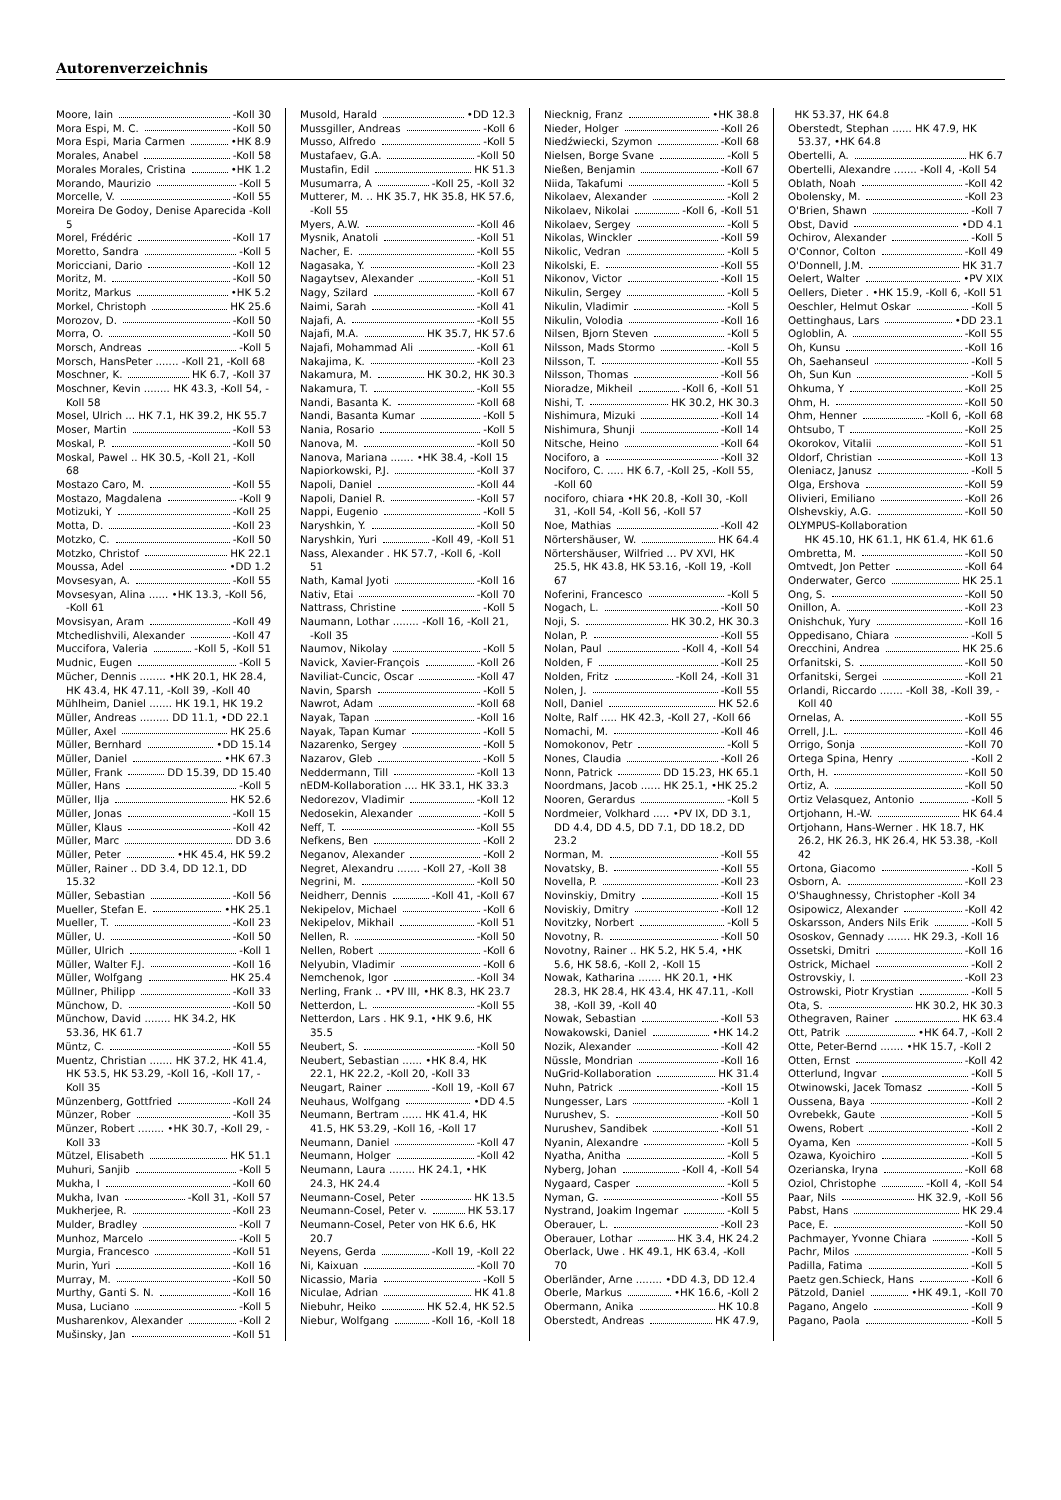Autorenverzeichnis
Moore, Iain -Koll 30
Mora Espi, M. C. -Koll 50
Mora Espi, Maria Carmen •HK 8.9
Morales, Anabel -Koll 58
Morales Morales, Cristina •HK 1.2
Morando, Maurizio -Koll 5
Morcelle, V. -Koll 55
Moreira De Godoy, Denise Aparecida -Koll 5
Morel, Frédéric -Koll 17
Moretto, Sandra -Koll 5
Moricciani, Dario -Koll 12
Moritz, M. -Koll 50
Moritz, Markus •HK 5.2
Morkel, Christoph HK 25.6
Morozov, D. -Koll 50
Morra, O. -Koll 50
Morsch, Andreas -Koll 5
Morsch, HansPeter ....... -Koll 21, -Koll 68
Moschner, K. HK 6.7, -Koll 37
Moschner, Kevin ........ HK 43.3, -Koll 54, -Koll 58
Mosel, Ulrich ... HK 7.1, HK 39.2, HK 55.7
Moser, Martin -Koll 53
Moskal, P. -Koll 50
Moskal, Pawel .. HK 30.5, -Koll 21, -Koll 68
Mostazo Caro, M. -Koll 55
Mostazo, Magdalena -Koll 9
Motizuki, Y -Koll 25
Motta, D. -Koll 23
Motzko, C. -Koll 50
Motzko, Christof HK 22.1
Moussa, Adel •DD 1.2
Movsesyan, A. -Koll 55
Movsesyan, Alina ...... •HK 13.3, -Koll 56, -Koll 61
Movsisyan, Aram -Koll 49
Mtchedlishvili, Alexander -Koll 47
Muccifora, Valeria -Koll 5, -Koll 51
Mudnic, Eugen -Koll 5
Mücher, Dennis ........ •HK 20.1, HK 28.4, HK 43.4, HK 47.11, -Koll 39, -Koll 40
Mühlheim, Daniel ....... HK 19.1, HK 19.2
Müller, Andreas ......... DD 11.1, •DD 22.1
Müller, Axel HK 25.6
Müller, Bernhard •DD 15.14
Müller, Daniel •HK 67.3
Müller, Frank DD 15.39, DD 15.40
Müller, Hans -Koll 5
Müller, Ilja HK 52.6
Müller, Jonas -Koll 15
Müller, Klaus -Koll 42
Müller, Marc DD 3.6
Müller, Peter •HK 45.4, HK 59.2
Müller, Rainer .. DD 3.4, DD 12.1, DD 15.32
Müller, Sebastian -Koll 56
Mueller, Stefan E. •HK 25.1
Mueller, T. -Koll 23
Müller, U. -Koll 50
Müller, Ulrich -Koll 1
Müller, Walter F.J. -Koll 16
Müller, Wolfgang HK 25.4
Müllner, Philipp -Koll 33
Münchow, D. -Koll 50
Münchow, David ........ HK 34.2, HK 53.36, HK 61.7
Müntz, C. -Koll 55
Muentz, Christian ....... HK 37.2, HK 41.4, HK 53.5, HK 53.29, -Koll 16, -Koll 17, -Koll 35
Münzenberg, Gottfried -Koll 24
Münzer, Rober -Koll 35
Münzer, Robert ........ •HK 30.7, -Koll 29, -Koll 33
Mützel, Elisabeth HK 51.1
Muhuri, Sanjib -Koll 5
Mukha, I -Koll 60
Mukha, Ivan -Koll 31, -Koll 57
Mukherjee, R. -Koll 23
Mulder, Bradley -Koll 7
Munhoz, Marcelo -Koll 5
Murgia, Francesco -Koll 51
Murin, Yuri -Koll 16
Murray, M. -Koll 50
Murthy, Ganti S. N. -Koll 16
Musa, Luciano -Koll 5
Musharenkov, Alexander -Koll 2
Mušinsky, Jan -Koll 51
Musold, Harald •DD 12.3
Mussgiller, Andreas -Koll 6
Musso, Alfredo -Koll 5
Mustafaev, G.A. -Koll 50
Mustafin, Edil HK 51.3
Musumarra, A -Koll 25, -Koll 32
Mutterer, M. .. HK 35.7, HK 35.8, HK 57.6, -Koll 55
Myers, A.W. -Koll 46
Mysnik, Anatoli -Koll 51
Nacher, E. -Koll 55
Nagasaka, Y. -Koll 23
Nagaytsev, Alexander -Koll 51
Nagy, Szilard -Koll 67
Naimi, Sarah -Koll 41
Najafi, A. -Koll 55
Najafi, M.A. HK 35.7, HK 57.6
Najafi, Mohammad Ali -Koll 61
Nakajima, K. -Koll 23
Nakamura, M. HK 30.2, HK 30.3
Nakamura, T. -Koll 55
Nandi, Basanta K. -Koll 68
Nandi, Basanta Kumar -Koll 5
Nania, Rosario -Koll 5
Nanova, M. -Koll 50
Nanova, Mariana ....... •HK 38.4, -Koll 15
Napiorkowski, P.J. -Koll 37
Napoli, Daniel -Koll 44
Napoli, Daniel R. -Koll 57
Nappi, Eugenio -Koll 5
Naryshkin, Y. -Koll 50
Naryshkin, Yuri -Koll 49, -Koll 51
Nass, Alexander . HK 57.7, -Koll 6, -Koll 51
Nath, Kamal Jyoti -Koll 16
Nativ, Etai -Koll 70
Nattrass, Christine -Koll 5
Naumann, Lothar ........ -Koll 16, -Koll 21, -Koll 35
Naumov, Nikolay -Koll 5
Navick, Xavier-François -Koll 26
Naviliat-Cuncic, Oscar -Koll 47
Navin, Sparsh -Koll 5
Nawrot, Adam -Koll 68
Nayak, Tapan -Koll 16
Nayak, Tapan Kumar -Koll 5
Nazarenko, Sergey -Koll 5
Nazarov, Gleb -Koll 5
Neddermann, Till -Koll 13
nEDM-Kollaboration .... HK 33.1, HK 33.3
Nedorezov, Vladimir -Koll 12
Nedosekin, Alexander -Koll 5
Neff, T. -Koll 55
Nefkens, Ben -Koll 2
Neganov, Alexander -Koll 2
Negret, Alexandru ....... -Koll 27, -Koll 38
Negrini, M. -Koll 50
Neidherr, Dennis -Koll 41, -Koll 67
Nekipelov, Michael -Koll 6
Nekipelov, Mikhail -Koll 51
Nellen, R. -Koll 50
Nellen, Robert -Koll 6
Nelyubin, Vladimir -Koll 6
Nemchenok, Igor -Koll 34
Nerling, Frank .. •PV III, •HK 8.3, HK 23.7
Netterdon, L. -Koll 55
Netterdon, Lars . HK 9.1, •HK 9.6, HK 35.5
Neubert, S. -Koll 50
Neubert, Sebastian ...... •HK 8.4, HK 22.1, HK 22.2, -Koll 20, -Koll 33
Neugart, Rainer -Koll 19, -Koll 67
Neuhaus, Wolfgang •DD 4.5
Neumann, Bertram ...... HK 41.4, HK 41.5, HK 53.29, -Koll 16, -Koll 17
Neumann, Daniel -Koll 47
Neumann, Holger -Koll 42
Neumann, Laura ........ HK 24.1, •HK 24.3, HK 24.4
Neumann-Cosel, Peter HK 13.5
Neumann-Cosel, Peter v. HK 53.17
Neumann-Cosel, Peter von HK 6.6, HK 20.7
Neyens, Gerda -Koll 19, -Koll 22
Ni, Kaixuan -Koll 70
Nicassio, Maria -Koll 5
Niculae, Adrian HK 41.8
Niebuhr, Heiko HK 52.4, HK 52.5
Niebur, Wolfgang -Koll 16, -Koll 18
Niecknig, Franz •HK 38.8
Nieder, Holger -Koll 26
Niedźwiecki, Szymon -Koll 68
Nielsen, Borge Svane -Koll 5
Nießen, Benjamin -Koll 67
Niida, Takafumi -Koll 5
Nikolaev, Alexander -Koll 2
Nikolaev, Nikolai -Koll 6, -Koll 51
Nikolaev, Sergey -Koll 5
Nikolas, Winckler -Koll 59
Nikolic, Vedran -Koll 5
Nikolski, E. -Koll 55
Nikonov, Victor -Koll 15
Nikulin, Sergey -Koll 5
Nikulin, Vladimir -Koll 5
Nikulin, Volodia -Koll 16
Nilsen, Bjorn Steven -Koll 5
Nilsson, Mads Stormo -Koll 5
Nilsson, T. -Koll 55
Nilsson, Thomas -Koll 56
Nioradze, Mikheil -Koll 6, -Koll 51
Nishi, T. HK 30.2, HK 30.3
Nishimura, Mizuki -Koll 14
Nishimura, Shunji -Koll 14
Nitsche, Heino -Koll 64
Nociforo, a -Koll 32
Nociforo, C. ..... HK 6.7, -Koll 25, -Koll 55, -Koll 60
nociforo, chiara •HK 20.8, -Koll 30, -Koll 31, -Koll 54, -Koll 56, -Koll 57
Noe, Mathias -Koll 42
Nörtershäuser, W. HK 64.4
Nörtershäuser, Wilfried ... PV XVI, HK 25.5, HK 43.8, HK 53.16, -Koll 19, -Koll 67
Noferini, Francesco -Koll 5
Nogach, L. -Koll 50
Noji, S. HK 30.2, HK 30.3
Nolan, P. -Koll 55
Nolan, Paul -Koll 4, -Koll 54
Nolden, F -Koll 25
Nolden, Fritz -Koll 24, -Koll 31
Nolen, J. -Koll 55
Noll, Daniel HK 52.6
Nolte, Ralf ..... HK 42.3, -Koll 27, -Koll 66
Nomachi, M. -Koll 46
Nomokonov, Petr -Koll 5
Nones, Claudia -Koll 26
Nonn, Patrick DD 15.23, HK 65.1
Noordmans, Jacob ...... HK 25.1, •HK 25.2
Nooren, Gerardus -Koll 5
Nordmeier, Volkhard ..... •PV IX, DD 3.1, DD 4.4, DD 4.5, DD 7.1, DD 18.2, DD 23.2
Norman, M. -Koll 55
Novatsky, B. -Koll 55
Novella, P. -Koll 23
Novinskiy, Dmitry -Koll 15
Noviskiy, Dmitry -Koll 12
Novitzky, Norbert -Koll 5
Novotny, R. -Koll 50
Novotny, Rainer .. HK 5.2, HK 5.4, •HK 5.6, HK 58.6, -Koll 2, -Koll 15
Nowak, Katharina ....... HK 20.1, •HK 28.3, HK 28.4, HK 43.4, HK 47.11, -Koll 38, -Koll 39, -Koll 40
Nowak, Sebastian -Koll 53
Nowakowski, Daniel •HK 14.2
Nozik, Alexander -Koll 42
Nüssle, Mondrian -Koll 16
NuGrid-Kollaboration HK 31.4
Nuhn, Patrick -Koll 15
Nungesser, Lars -Koll 1
Nurushev, S. -Koll 50
Nurushev, Sandibek -Koll 51
Nyanin, Alexandre -Koll 5
Nyatha, Anitha -Koll 5
Nyberg, Johan -Koll 4, -Koll 54
Nygaard, Casper -Koll 5
Nyman, G. -Koll 55
Nystrand, Joakim Ingemar -Koll 5
Oberauer, L. -Koll 23
Oberauer, Lothar HK 3.4, HK 24.2
Oberlack, Uwe . HK 49.1, HK 63.4, -Koll 70
Oberländer, Arne ........ •DD 4.3, DD 12.4
Oberle, Markus •HK 16.6, -Koll 2
Obermann, Anika HK 10.8
Oberstedt, Andreas HK 47.9,
HK 53.37, HK 64.8
Oberstedt, Stephan ...... HK 47.9, HK 53.37, •HK 64.8
Obertelli, A. HK 6.7
Obertelli, Alexandre ....... -Koll 4, -Koll 54
Oblath, Noah -Koll 42
Obolensky, M. -Koll 23
O'Brien, Shawn -Koll 7
Obst, David •DD 4.1
Ochirov, Alexander -Koll 5
O'Connor, Colton -Koll 49
O'Donnell, J.M. HK 31.7
Oelert, Walter •PV XIX
Oellers, Dieter . •HK 15.9, -Koll 6, -Koll 51
Oeschler, Helmut Oskar -Koll 5
Oettinghaus, Lars •DD 23.1
Ogloblin, A. -Koll 55
Oh, Kunsu -Koll 16
Oh, Saehanseul -Koll 5
Oh, Sun Kun -Koll 5
Ohkuma, Y -Koll 25
Ohm, H. -Koll 50
Ohm, Henner -Koll 6, -Koll 68
Ohtsubo, T -Koll 25
Okorokov, Vitalii -Koll 51
Oldorf, Christian -Koll 13
Oleniacz, Janusz -Koll 5
Olga, Ershova -Koll 59
Olivieri, Emiliano -Koll 26
Olshevskiy, A.G. -Koll 50
OLYMPUS-Kollaboration
HK 45.10, HK 61.1, HK 61.4, HK 61.6
Ombretta, M. -Koll 50
Omtvedt, Jon Petter -Koll 64
Onderwater, Gerco HK 25.1
Ong, S. -Koll 50
Onillon, A. -Koll 23
Onishchuk, Yury -Koll 16
Oppedisano, Chiara -Koll 5
Orecchini, Andrea HK 25.6
Orfanitski, S. -Koll 50
Orfanitski, Sergei -Koll 21
Orlandi, Riccardo ....... -Koll 38, -Koll 39, -Koll 40
Ornelas, A. -Koll 55
Orrell, J.L. -Koll 46
Orrigo, Sonja -Koll 70
Ortega Spina, Henry -Koll 2
Orth, H. -Koll 50
Ortiz, A. -Koll 50
Ortiz Velasquez, Antonio -Koll 5
Ortjohann, H.-W. HK 64.4
Ortjohann, Hans-Werner . HK 18.7, HK 26.2, HK 26.3, HK 26.4, HK 53.38, -Koll 42
Ortona, Giacomo -Koll 5
Osborn, A. -Koll 23
O'Shaughnessy, Christopher -Koll 34
Osipowicz, Alexander -Koll 42
Oskarsson, Anders Nils Erik -Koll 5
Ososkov, Gennady ....... HK 29.3, -Koll 16
Ossetski, Dmitri -Koll 16
Ostrick, Michael -Koll 2
Ostrovskiy, I. -Koll 23
Ostrowski, Piotr Krystian -Koll 5
Ota, S. HK 30.2, HK 30.3
Othegraven, Rainer HK 63.4
Ott, Patrik •HK 64.7, -Koll 2
Otte, Peter-Bernd ....... •HK 15.7, -Koll 2
Otten, Ernst -Koll 42
Otterlund, Ingvar -Koll 5
Otwinowski, Jacek Tomasz -Koll 5
Oussena, Baya -Koll 2
Ovrebekk, Gaute -Koll 5
Owens, Robert -Koll 2
Oyama, Ken -Koll 5
Ozawa, Kyoichiro -Koll 5
Ozerianska, Iryna -Koll 68
Oziol, Christophe -Koll 4, -Koll 54
Paar, Nils HK 32.9, -Koll 56
Pabst, Hans HK 29.4
Pace, E. -Koll 50
Pachmayer, Yvonne Chiara -Koll 5
Pachr, Milos -Koll 5
Padilla, Fatima -Koll 5
Paetz gen.Schieck, Hans -Koll 6
Pätzold, Daniel •HK 49.1, -Koll 70
Pagano, Angelo -Koll 9
Pagano, Paola -Koll 5